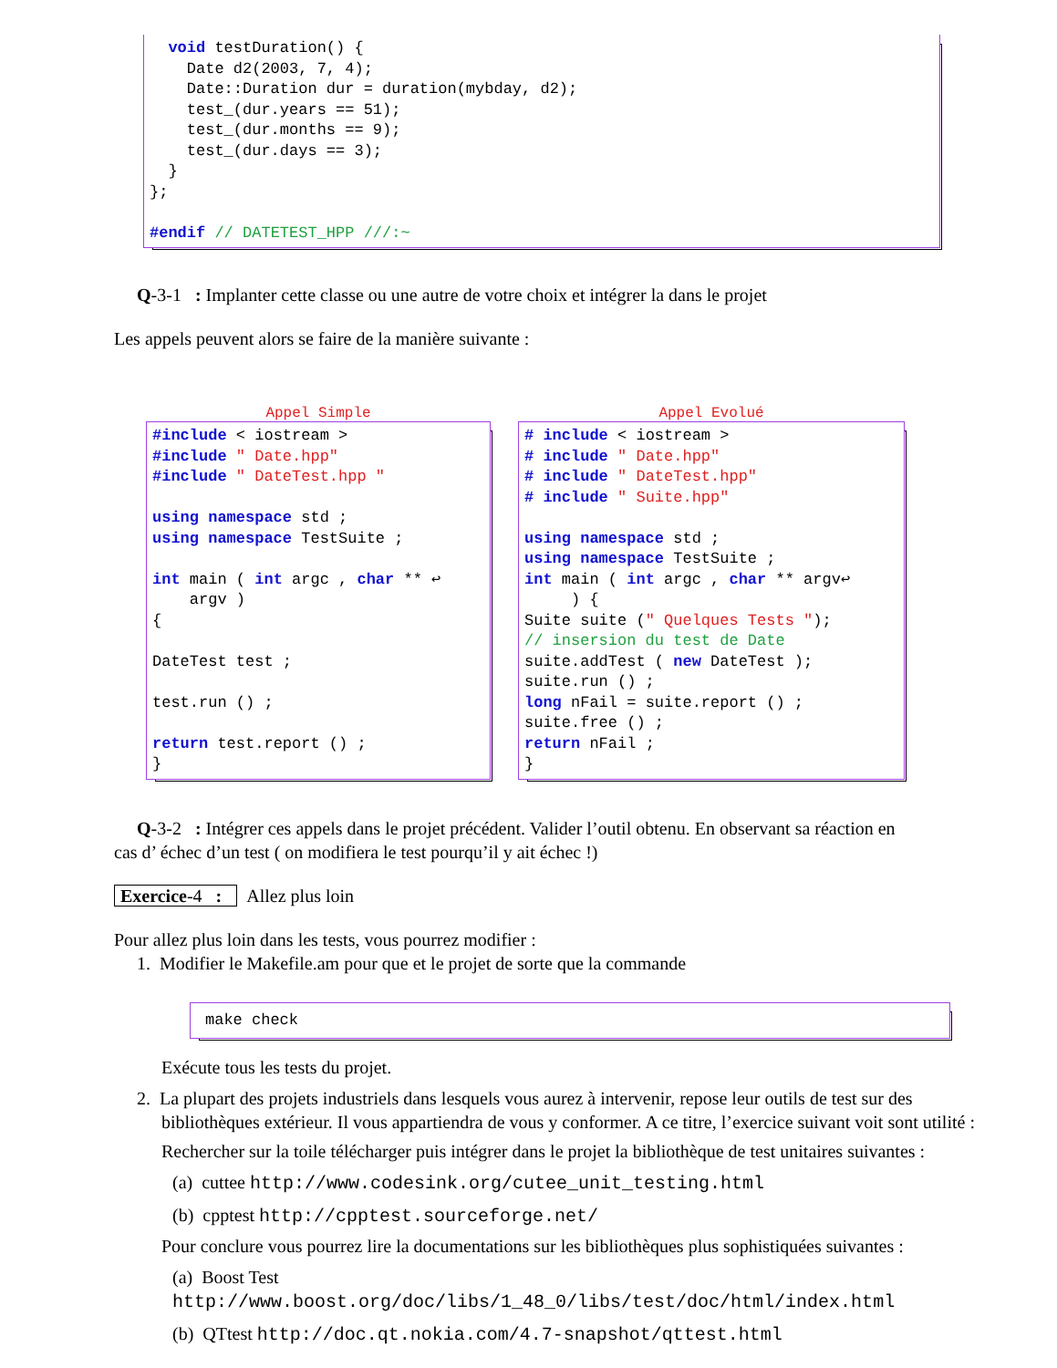void testDuration() {
    Date d2(2003, 7, 4);
    Date::Duration dur = duration(mybday, d2);
    test_(dur.years == 51);
    test_(dur.months == 9);
    test_(dur.days == 3);
  }
};

#endif // DATETEST_HPP ///:~
Q-3-1 : Implanter cette classe ou une autre de votre choix et intégrer la dans le projet
Les appels peuvent alors se faire de la manière suivante :
Appel Simple
#include < iostream >
#include " Date.hpp"
#include " DateTest.hpp "

using namespace std ;
using namespace TestSuite ;

int main ( int argc , char ** ↩
    argv )
{

DateTest test ;

test.run () ;

return test.report () ;
}
Appel Evolué
# include < iostream >
# include " Date.hpp"
# include " DateTest.hpp"
# include " Suite.hpp"

using namespace std ;
using namespace TestSuite ;
int main ( int argc , char ** argv↩
     ) {
Suite suite (" Quelques Tests ");
// insersion du test de Date
suite.addTest ( new DateTest );
suite.run () ;
long nFail = suite.report () ;
suite.free () ;
return nFail ;
}
Q-3-2 : Intégrer ces appels dans le projet précédent. Valider l’outil obtenu. En observant sa réaction en
cas d’ échec d’un test ( on modifiera le test pourqu’il y ait échec !)
Exercice-4 : Allez plus loin
Pour allez plus loin dans les tests, vous pourrez modifier :
1. Modifier le Makefile.am pour que et le projet de sorte que la commande
make check
Exécute tous les tests du projet.
2. La plupart des projets industriels dans lesquels vous aurez à intervenir, repose leur outils de test sur des
bibliothèques extérieur. Il vous appartiendra de vous y conformer. A ce titre, l’exercice suivant voit sont utilité :
Rechercher sur la toile télécharger puis intégrer dans le projet la bibliothèque de test unitaires suivantes :
(a) cuttee http://www.codesink.org/cutee_unit_testing.html
(b) cpptest http://cpptest.sourceforge.net/
Pour conclure vous pourrez lire la documentations sur les bibliothèques plus sophistiquées suivantes :
(a) Boost Test http://www.boost.org/doc/libs/1_48_0/libs/test/doc/html/index.html
(b) QTtest http://doc.qt.nokia.com/4.7-snapshot/qttest.html